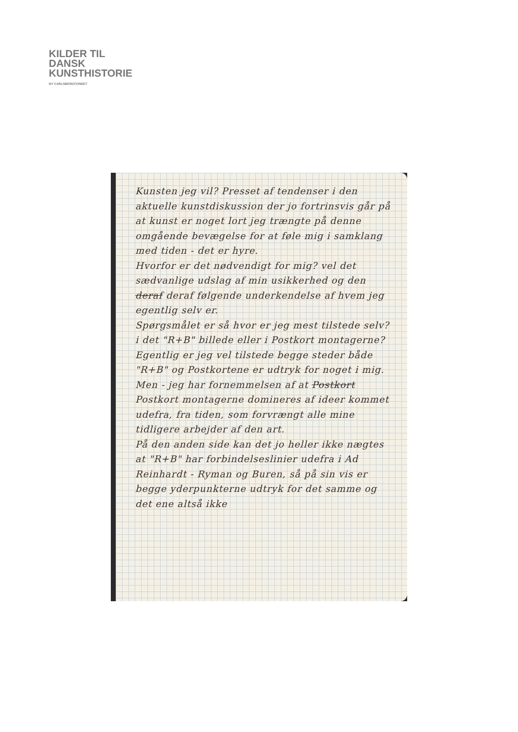KILDER TIL
DANSK
KUNSTHISTORIE
NY CARLSBERGFONDET
Kunsten jeg vil? Presset af tendenser i den aktuelle kunstdiskussion der jo fortrinsvis går på at kunst er noget lort jeg trængte på denne omgående bevægelse for at føle mig i samklang med tiden - det er hyre.
Hvorfor er det nødvendigt for mig? vel det sædvanlige udslag af min usikkerhed og den deraf deraf følgende underkendelse af hvem jeg egentlig selv er.
Spørgsmålet er så hvor er jeg mest tilstede selv? i det "R+B" billede eller i Postkort montagerne? Egentlig er jeg vel tilstede begge steder både "R+B" og Postkortene er udtryk for noget i mig.
Men - jeg har fornemmelsen af at Postkort Postkort montagerne domineres af ideer kommet udefra, fra tiden, som forvrængt alle mine tidligere arbejder af den art.
På den anden side kan det jo heller ikke nægtes at "R+B" har forbindelseslinier udefra i Ad Reinhardt - Ryman og Buren, så på sin vis er begge yderpunkterne udtryk for det samme og det ene altså ikke